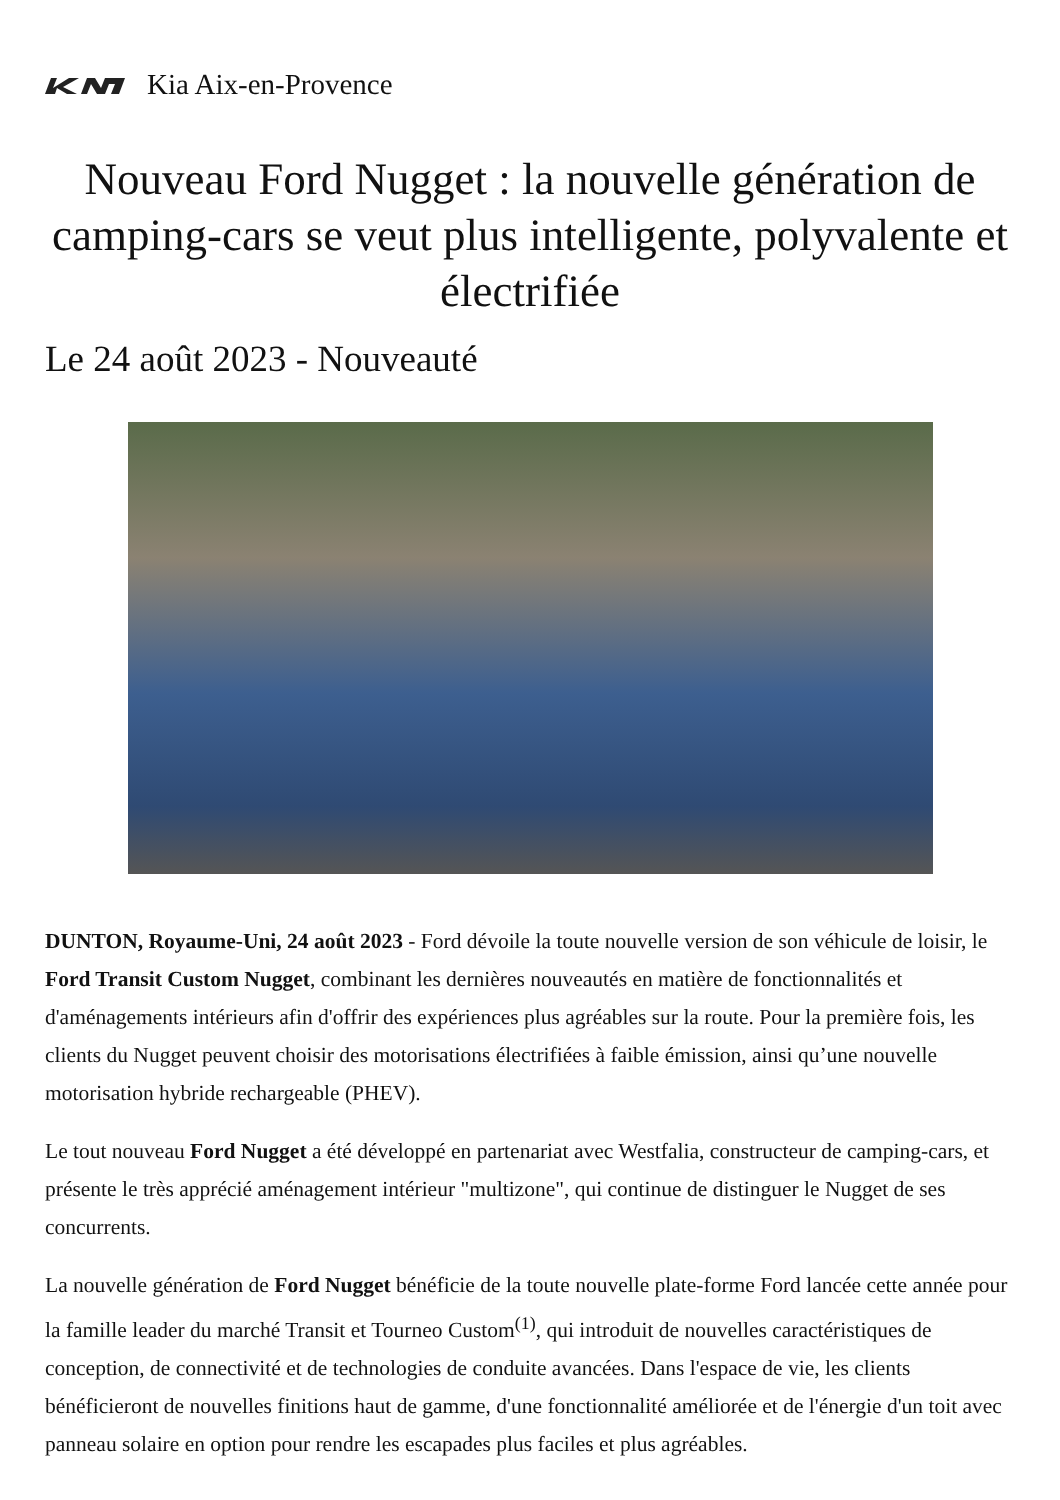Kia Aix-en-Provence
Nouveau Ford Nugget : la nouvelle génération de camping-cars se veut plus intelligente, polyvalente et électrifiée
Le 24 août 2023 - Nouveauté
DUNTON, Royaume-Uni, 24 août 2023 - Ford dévoile la toute nouvelle version de son véhicule de loisir, le Ford Transit Custom Nugget, combinant les dernières nouveautés en matière de fonctionnalités et d'aménagements intérieurs afin d'offrir des expériences plus agréables sur la route. Pour la première fois, les clients du Nugget peuvent choisir des motorisations électrifiées à faible émission, ainsi qu’une nouvelle motorisation hybride rechargeable (PHEV).
Le tout nouveau Ford Nugget a été développé en partenariat avec Westfalia, constructeur de camping-cars, et présente le très apprécié aménagement intérieur "multizone", qui continue de distinguer le Nugget de ses concurrents.
La nouvelle génération de Ford Nugget bénéficie de la toute nouvelle plate-forme Ford lancée cette année pour la famille leader du marché Transit et Tourneo Custom<sup>(1)</sup>, qui introduit de nouvelles caractéristiques de conception, de connectivité et de technologies de conduite avancées. Dans l'espace de vie, les clients bénéficieront de nouvelles finitions haut de gamme, d'une fonctionnalité améliorée et de l'énergie d'un toit avec panneau solaire en option pour rendre les escapades plus faciles et plus agréables.